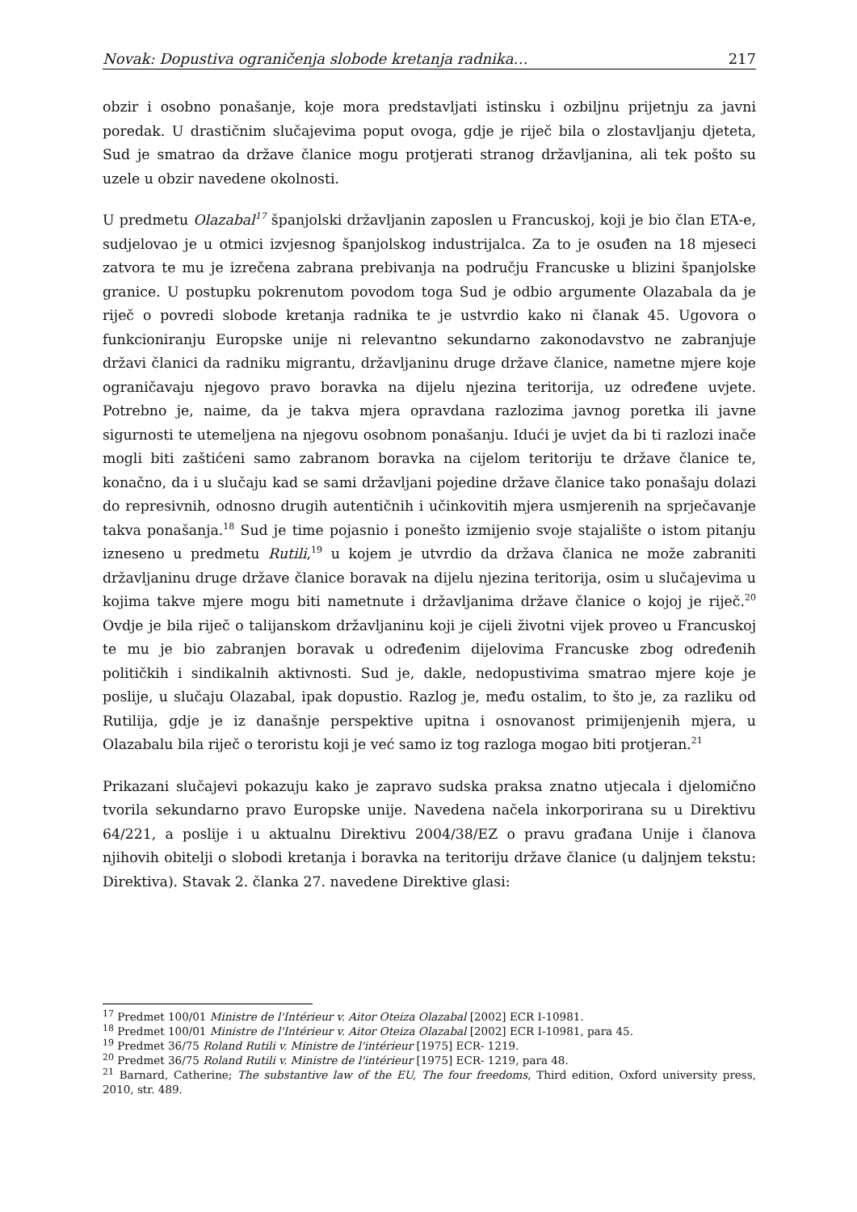Novak: Dopustiva ograničenja slobode kretanja radnika… 217
obzir i osobno ponašanje, koje mora predstavljati istinsku i ozbiljnu prijetnju za javni poredak. U drastičnim slučajevima poput ovoga, gdje je riječ bila o zlostavljanju djeteta, Sud je smatrao da države članice mogu protjerati stranog državljanina, ali tek pošto su uzele u obzir navedene okolnosti.
U predmetu Olazabal<sup>17</sup> španjolski državljanin zaposlen u Francuskoj, koji je bio član ETA-e, sudjelovao je u otmici izvjesnog španjolskog industrijalca. Za to je osuđen na 18 mjeseci zatvora te mu je izrečena zabrana prebivanja na području Francuske u blizini španjolske granice. U postupku pokrenutom povodom toga Sud je odbio argumente Olazabala da je riječ o povredi slobode kretanja radnika te je ustvrdio kako ni članak 45. Ugovora o funkcioniranju Europske unije ni relevantno sekundarno zakonodavstvo ne zabranjuje državi članici da radniku migrantu, državljaninu druge države članice, nametne mjere koje ograničavaju njegovo pravo boravka na dijelu njezina teritorija, uz određene uvjete. Potrebno je, naime, da je takva mjera opravdana razlozima javnog poretka ili javne sigurnosti te utemeljena na njegovu osobnom ponašanju. Idući je uvjet da bi ti razlozi inače mogli biti zaštićeni samo zabranom boravka na cijelom teritoriju te države članice te, konačno, da i u slučaju kad se sami državljani pojedine države članice tako ponašaju dolazi do represivnih, odnosno drugih autentičnih i učinkovitih mjera usmjerenih na sprječavanje takva ponašanja.<sup>18</sup> Sud je time pojasnio i ponešto izmijenio svoje stajalište o istom pitanju izneseno u predmetu Rutili,<sup>19</sup> u kojem je utvrdio da država članica ne može zabraniti državljaninu druge države članice boravak na dijelu njezina teritorija, osim u slučajevima u kojima takve mjere mogu biti nametnute i državljanima države članice o kojoj je riječ.<sup>20</sup> Ovdje je bila riječ o talijanskom državljaninu koji je cijeli životni vijek proveo u Francuskoj te mu je bio zabranjen boravak u određenim dijelovima Francuske zbog određenih političkih i sindikalnih aktivnosti. Sud je, dakle, nedopustivima smatrao mjere koje je poslije, u slučaju Olazabal, ipak dopustio. Razlog je, među ostalim, to što je, za razliku od Rutilija, gdje je iz današnje perspektive upitna i osnovanost primijenjenih mjera, u Olazabalu bila riječ o teroristu koji je već samo iz tog razloga mogao biti protjeran.<sup>21</sup>
Prikazani slučajevi pokazuju kako je zapravo sudska praksa znatno utjecala i djelomično tvorila sekundarno pravo Europske unije. Navedena načela inkorporirana su u Direktivu 64/221, a poslije i u aktualnu Direktivu 2004/38/EZ o pravu građana Unije i članova njihovih obitelji o slobodi kretanja i boravka na teritoriju države članice (u daljnjem tekstu: Direktiva). Stavak 2. članka 27. navedene Direktive glasi:
<sup>17</sup> Predmet 100/01 Ministre de l'Intérieur v. Aitor Oteiza Olazabal [2002] ECR I-10981.
<sup>18</sup> Predmet 100/01 Ministre de l'Intérieur v. Aitor Oteiza Olazabal [2002] ECR I-10981, para 45.
<sup>19</sup> Predmet 36/75 Roland Rutili v. Ministre de l'intérieur [1975] ECR- 1219.
<sup>20</sup> Predmet 36/75 Roland Rutili v. Ministre de l'intérieur [1975] ECR- 1219, para 48.
<sup>21</sup> Barnard, Catherine; The substantive law of the EU, The four freedoms, Third edition, Oxford university press, 2010, str. 489.